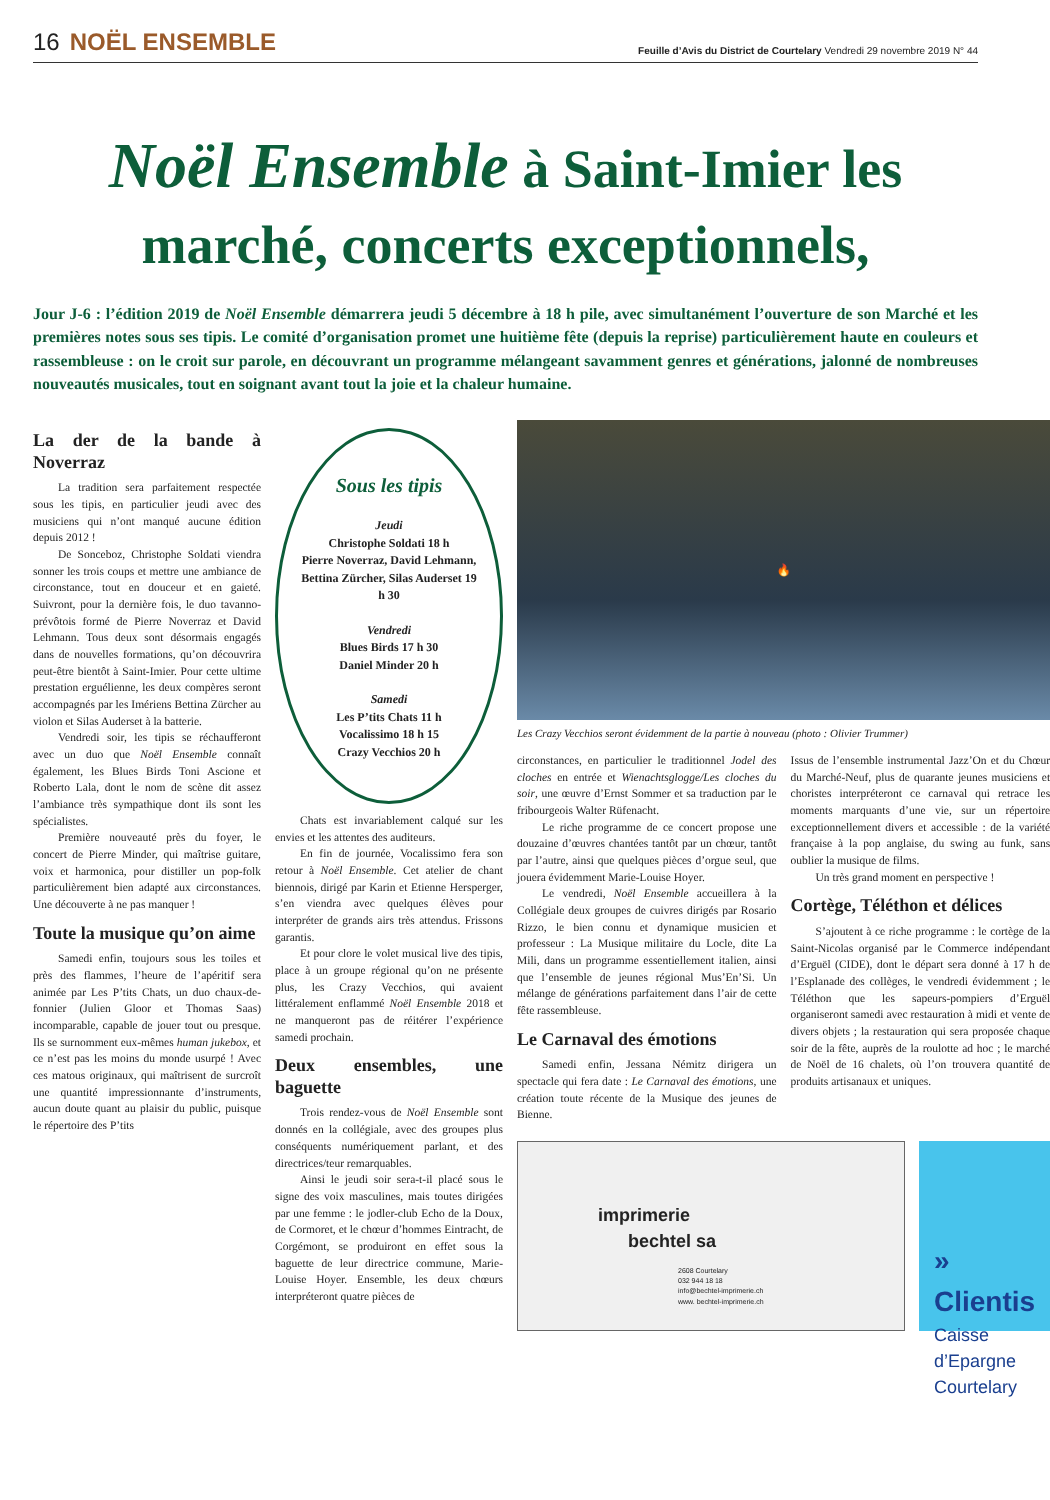16 NOËL ENSEMBLE
Feuille d’Avis du District de Courtelary Vendredi 29 novembre 2019 N° 44
Noël Ensemble à Saint-Imier les marché, concerts exceptionnels,
Jour J-6 : l’édition 2019 de Noël Ensemble démarrera jeudi 5 décembre à 18 h pile, avec simultanément l’ouverture de son Marché et les premières notes sous ses tipis. Le comité d’organisation promet une huitième fête (depuis la reprise) particulièrement haute en couleurs et rassembleuse : on le croit sur parole, en découvrant un programme mélangeant savamment genres et générations, jalonné de nombreuses nouveautés musicales, tout en soignant avant tout la joie et la chaleur humaine.
La der de la bande à Noverraz
La tradition sera parfaitement respectée sous les tipis, en particulier jeudi avec des musiciens qui n’ont manqué aucune édition depuis 2012 !
De Sonceboz, Christophe Soldati viendra sonner les trois coups et mettre une ambiance de circonstance, tout en douceur et en gaieté. Suivront, pour la dernière fois, le duo tavanno-prévôtois formé de Pierre Noverraz et David Lehmann. Tous deux sont désormais engagés dans de nouvelles formations, qu’on découvrira peut-être bientôt à Saint-Imier. Pour cette ultime prestation erguélienne, les deux compères seront accompagnés par les Imériens Bettina Zürcher au violon et Silas Auderset à la batterie.
Vendredi soir, les tipis se réchaufferont avec un duo que Noël Ensemble connaît également, les Blues Birds Toni Ascione et Roberto Lala, dont le nom de scène dit assez l’ambiance très sympathique dont ils sont les spécialistes.
Première nouveauté près du foyer, le concert de Pierre Minder, qui maîtrise guitare, voix et harmonica, pour distiller un pop-folk particulièrement bien adapté aux circonstances. Une découverte à ne pas manquer !
Toute la musique qu’on aime
Samedi enfin, toujours sous les toiles et près des flammes, l’heure de l’apéritif sera animée par Les P’tits Chats, un duo chaux-de-fonnier (Julien Gloor et Thomas Saas) incomparable, capable de jouer tout ou presque. Ils se surnomment eux-mêmes human jukebox, et ce n’est pas les moins du monde usurpé ! Avec ces matous originaux, qui maîtrisent de surcroît une quantité impressionnante d’instruments, aucun doute quant au plaisir du public, puisque le répertoire des P’tits
Sous les tipis
Jeudi
Christophe Soldati 18 h
Pierre Noverraz, David Lehmann, Bettina Zürcher, Silas Auderset 19 h 30
Vendredi
Blues Birds 17 h 30
Daniel Minder 20 h
Samedi
Les P’tits Chats 11 h
Vocalissimo 18 h 15
Crazy Vecchios 20 h
Chats est invariablement calqué sur les envies et les attentes des auditeurs.
En fin de journée, Vocalissimo fera son retour à Noël Ensemble. Cet atelier de chant biennois, dirigé par Karin et Etienne Hersperger, s’en viendra avec quelques élèves pour interpréter de grands airs très attendus. Frissons garantis.
Et pour clore le volet musical live des tipis, place à un groupe régional qu’on ne présente plus, les Crazy Vecchios, qui avaient littéralement enflammé Noël Ensemble 2018 et ne manqueront pas de réitérer l’expérience samedi prochain.
Deux ensembles, une baguette
Trois rendez-vous de Noël Ensemble sont donnés en la collégiale, avec des groupes plus conséquents numériquement parlant, et des directrices/teur remarquables.
Ainsi le jeudi soir sera-t-il placé sous le signe des voix masculines, mais toutes dirigées par une femme : le jodler-club Echo de la Doux, de Cormoret, et le chœur d’hommes Eintracht, de Corgémont, se produiront en effet sous la baguette de leur directrice commune, Marie-Louise Hoyer. Ensemble, les deux chœurs interpréteront quatre pièces de
🔥
Les Crazy Vecchios seront évidemment de la partie à nouveau (photo : Olivier Trummer)
circonstances, en particulier le traditionnel Jodel des cloches en entrée et Wienachtsglogge/Les cloches du soir, une œuvre d’Ernst Sommer et sa traduction par le fribourgeois Walter Rüfenacht.
Le riche programme de ce concert propose une douzaine d’œuvres chantées tantôt par un chœur, tantôt par l’autre, ainsi que quelques pièces d’orgue seul, que jouera évidemment Marie-Louise Hoyer.
Le vendredi, Noël Ensemble accueillera à la Collégiale deux groupes de cuivres dirigés par Rosario Rizzo, le bien connu et dynamique musicien et professeur : La Musique militaire du Locle, dite La Mili, dans un programme essentiellement italien, ainsi que l’ensemble de jeunes régional Mus’En’Si. Un mélange de générations parfaitement dans l’air de cette fête rassembleuse.
Le Carnaval des émotions
Samedi enfin, Jessana Némitz dirigera un spectacle qui fera date : Le Carnaval des émotions, une création toute récente de la Musique des jeunes de Bienne.
Issus de l’ensemble instrumental Jazz’On et du Chœur du Marché-Neuf, plus de quarante jeunes musiciens et choristes interpréteront ce carnaval qui retrace les moments marquants d’une vie, sur un répertoire exceptionnellement divers et accessible : de la variété française à la pop anglaise, du swing au funk, sans oublier la musique de films.
Un très grand moment en perspective !
Cortège, Téléthon et délices
S’ajoutent à ce riche programme : le cortège de la Saint-Nicolas organisé par le Commerce indépendant d’Erguël (CIDE), dont le départ sera donné à 17 h de l’Esplanade des collèges, le vendredi évidemment ; le Téléthon que les sapeurs-pompiers d’Erguël organiseront samedi avec restauration à midi et vente de divers objets ; la restauration qui sera proposée chaque soir de la fête, auprès de la roulotte ad hoc ; le marché de Noël de 16 chalets, où l’on trouvera quantité de produits artisanaux et uniques.
imprimerie
bechtel sa
2608 Courtelary
032 944 18 18
info@bechtel-imprimerie.ch
www. bechtel-imprimerie.ch
» Clientis
Caisse d’Epargne Courtelary